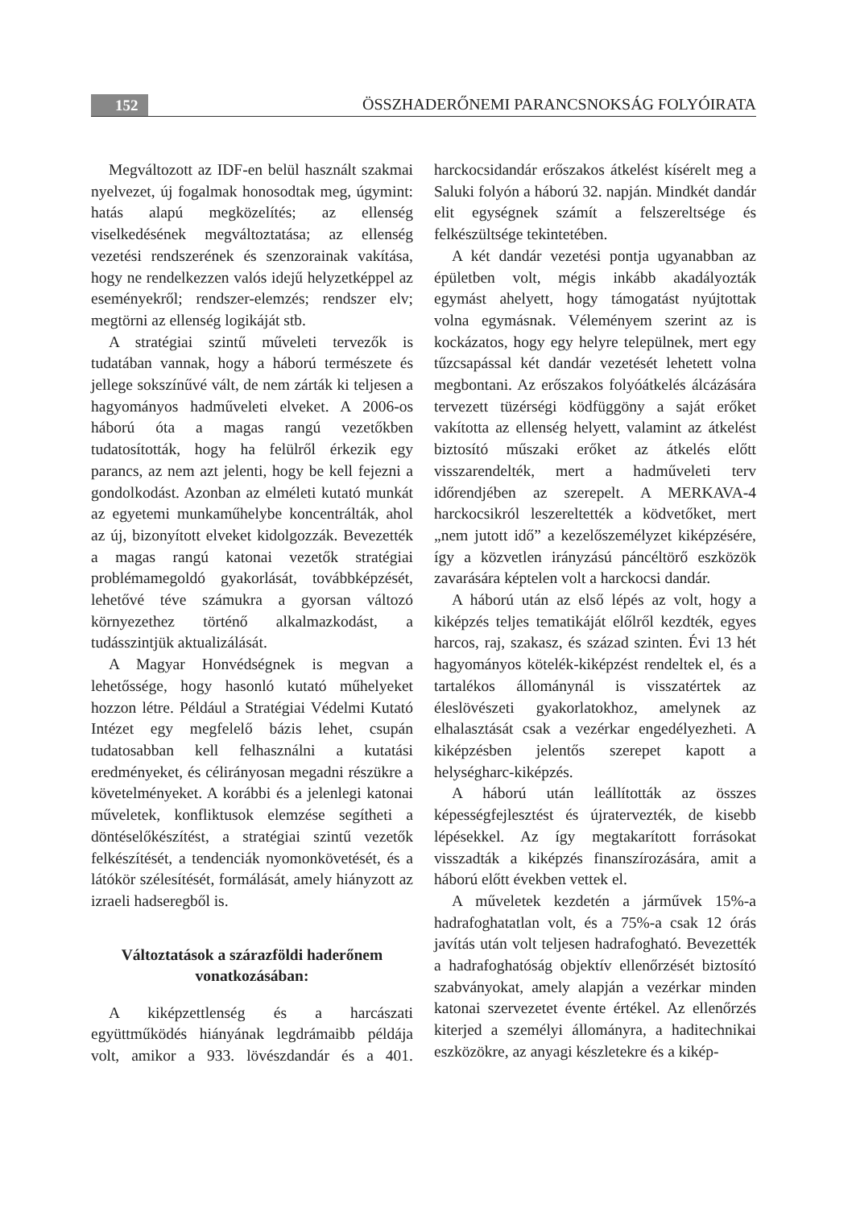152 ÖSSZHADERŐNEMI PARANCSNOKSÁG FOLYÓIRATA
Megváltozott az IDF-en belül használt szakmai nyelvezet, új fogalmak honosodtak meg, úgymint: hatás alapú megközelítés; az ellenség viselkedésének megváltoztatása; az ellenség vezetési rendszerének és szenzorainak vakítása, hogy ne rendelkezzen valós idejű helyzetképpel az eseményekről; rendszer-elemzés; rendszer elv; megtörni az ellenség logikáját stb.
A stratégiai szintű műveleti tervezők is tudatában vannak, hogy a háború természete és jellege sokszínűvé vált, de nem zárták ki teljesen a hagyományos hadműveleti elveket. A 2006-os háború óta a magas rangú vezetőkben tudatosították, hogy ha felülről érkezik egy parancs, az nem azt jelenti, hogy be kell fejezni a gondolkodást. Azonban az elméleti kutató munkát az egyetemi munkaműhelybe koncentrálták, ahol az új, bizonyított elveket kidolgozzák. Bevezették a magas rangú katonai vezetők stratégiai problémamegoldó gyakorlását, továbbképzését, lehetővé téve számukra a gyorsan változó környezethez történő alkalmazkodást, a tudásszintjük aktualizálását.
A Magyar Honvédségnek is megvan a lehetőssége, hogy hasonló kutató műhelyeket hozzon létre. Például a Stratégiai Védelmi Kutató Intézet egy megfelelő bázis lehet, csupán tudatosabban kell felhasználni a kutatási eredményeket, és célirányosan megadni részükre a követelményeket. A korábbi és a jelenlegi katonai műveletek, konfliktusok elemzése segítheti a döntéselőkészítést, a stratégiai szintű vezetők felkészítését, a tendenciák nyomonkövetését, és a látókör szélesítését, formálását, amely hiányzott az izraeli hadseregből is.
Változtatások a szárazföldi haderőnem vonatkozásában:
A kiképzettlenség és a harcászati együttműködés hiányának legdrámaibb példája volt, amikor a 933. lövészdandár és a 401. harckocsidandár erőszakos átkelést kísérelt meg a Saluki folyón a háború 32. napján. Mindkét dandár elit egységnek számít a felszereltsége és felkészültsége tekintetében.
A két dandár vezetési pontja ugyanabban az épületben volt, mégis inkább akadályozták egymást ahelyett, hogy támogatást nyújtottak volna egymásnak. Véleményem szerint az is kockázatos, hogy egy helyre települnek, mert egy tűzcsapással két dandár vezetését lehetett volna megbontani. Az erőszakos folyóátkelés álcázására tervezett tüzérségi ködfüggöny a saját erőket vakította az ellenség helyett, valamint az átkelést biztosító műszaki erőket az átkelés előtt visszarendelték, mert a hadműveleti terv időrendjében az szerepelt. A MERKAVA-4 harckocsikról leszereltették a ködvetőket, mert „nem jutott idő” a kezelőszemélyzet kiképzésére, így a közvetlen irányzású páncéltörő eszközök zavarására képtelen volt a harckocsi dandár.
A háború után az első lépés az volt, hogy a kiképzés teljes tematikáját előlről kezdték, egyes harcos, raj, szakasz, és század szinten. Évi 13 hét hagyományos kötelék-kiképzést rendeltek el, és a tartalékos állománynál is visszatértek az éleslövészeti gyakorlatokhoz, amelynek az elhalasztását csak a vezérkar engedélyezheti. A kiképzésben jelentős szerepet kapott a helységharc-kiképzés.
A háború után leállították az összes képességfejlesztést és újratervezték, de kisebb lépésekkel. Az így megtakarított forrásokat visszadták a kiképzés finanszírozására, amit a háború előtt években vettek el.
A műveletek kezdetén a járművek 15%-a hadrafoghatatlan volt, és a 75%-a csak 12 órás javítás után volt teljesen hadrafogható. Bevezették a hadrafoghatóság objektív ellenőrzését biztosító szabványokat, amely alapján a vezérkar minden katonai szervezetet évente értékel. Az ellenőrzés kiterjed a személyi állományra, a haditechnikai eszközökre, az anyagi készletekre és a kikép-